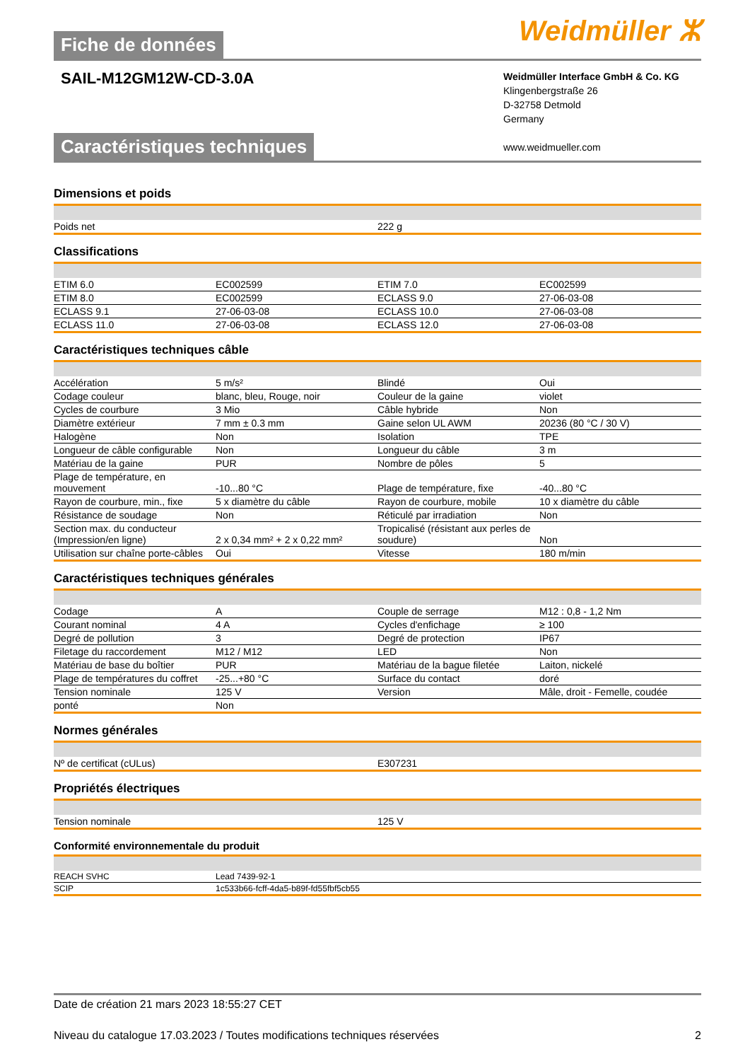Weidmüller ⵣ
Fiche de données
SAIL-M12GM12W-CD-3.0A
Weidmüller Interface GmbH & Co. KG
Klingenbergstraße 26
D-32758 Detmold
Germany
www.weidmueller.com
Caractéristiques techniques
Dimensions et poids
| Poids net | 222 g |
Classifications
| ETIM 6.0 | EC002599 | | ETIM 7.0 | EC002599 |
| ETIM 8.0 | EC002599 | | ECLASS 9.0 | 27-06-03-08 |
| ECLASS 9.1 | 27-06-03-08 | | ECLASS 10.0 | 27-06-03-08 |
| ECLASS 11.0 | 27-06-03-08 | | ECLASS 12.0 | 27-06-03-08 |
Caractéristiques techniques câble
| Accélération | 5 m/s² | | Blindé | Oui |
| Codage couleur | blanc, bleu, Rouge, noir | | Couleur de la gaine | violet |
| Cycles de courbure | 3 Mio | | Câble hybride | Non |
| Diamètre extérieur | 7 mm ± 0.3 mm | | Gaine selon UL AWM | 20236 (80 °C / 30 V) |
| Halogène | Non | | Isolation | TPE |
| Longueur de câble configurable | Non | | Longueur du câble | 3 m |
| Matériau de la gaine | PUR | | Nombre de pôles | 5 |
| Plage de température, en mouvement | -10...80 °C | | Plage de température, fixe | -40...80 °C |
| Rayon de courbure, min., fixe | 5 x diamètre du câble | | Rayon de courbure, mobile | 10 x diamètre du câble |
| Résistance de soudage | Non | | Réticulé par irradiation | Non |
| Section max. du conducteur (Impression/en ligne) | 2 x 0,34 mm² + 2 x 0,22 mm² | | Tropicalisé (résistant aux perles de soudure) | Non |
| Utilisation sur chaîne porte-câbles | Oui | | Vitesse | 180 m/min |
Caractéristiques techniques générales
| Codage | A | | Couple de serrage | M12 : 0,8 - 1,2 Nm |
| Courant nominal | 4 A | | Cycles d'enfichage | ≥ 100 |
| Degré de pollution | 3 | | Degré de protection | IP67 |
| Filetage du raccordement | M12 / M12 | | LED | Non |
| Matériau de base du boîtier | PUR | | Matériau de la bague filetée | Laiton, nickelé |
| Plage de températures du coffret | -25...+80 °C | | Surface du contact | doré |
| Tension nominale | 125 V | | Version | Mâle, droit - Femelle, coudée |
| ponté | Non | | | |
Normes générales
| Nº de certificat (cULus) | E307231 |
Propriétés électriques
| Tension nominale | 125 V |
Conformité environnementale du produit
| REACH SVHC | Lead 7439-92-1 |
| SCIP | 1c533b66-fcff-4da5-b89f-fd55fbf5cb55 |
Date de création 21 mars 2023 18:55:27 CET
Niveau du catalogue 17.03.2023 / Toutes modifications techniques réservées 2